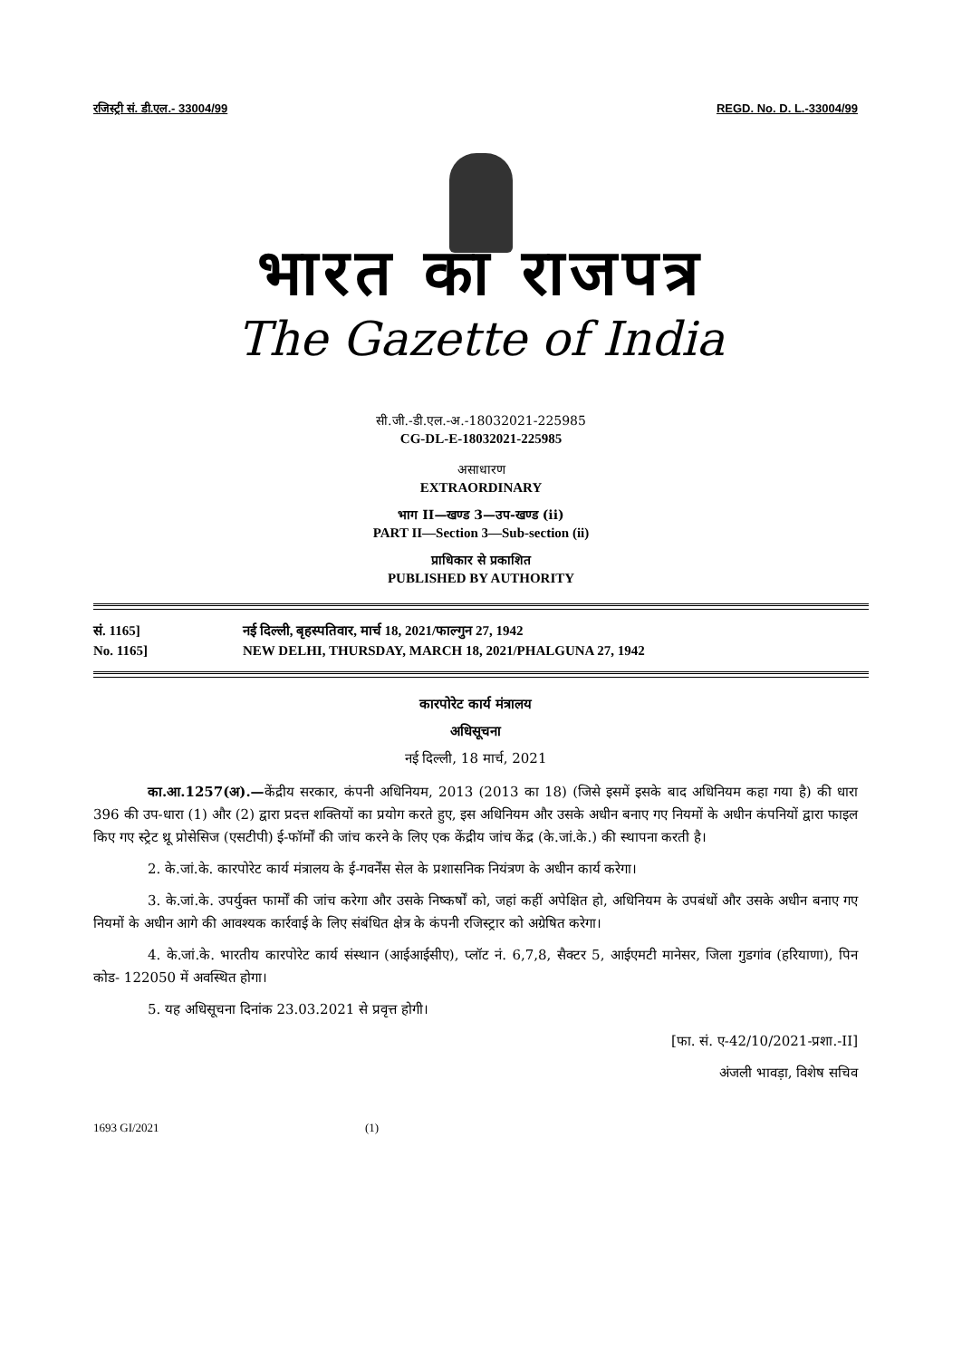रजिस्ट्री सं. डी.एल.- 33004/99 REGD. No. D. L.-33004/99
भारत का राजपत्र
The Gazette of India
सी.जी.-डी.एल.-अ.-18032021-225985
CG-DL-E-18032021-225985
असाधारण
EXTRAORDINARY
भाग II—खण्ड 3—उप-खण्ड (ii)
PART II—Section 3—Sub-section (ii)
प्राधिकार से प्रकाशित
PUBLISHED BY AUTHORITY
सं. 1165]
No. 1165]
नई दिल्ली, बृहस्पतिवार, मार्च 18, 2021/फाल्गुन 27, 1942
NEW DELHI, THURSDAY, MARCH 18, 2021/PHALGUNA 27, 1942
कारपोरेट कार्य मंत्रालय
अधिसूचना
नई दिल्ली, 18 मार्च, 2021
का.आ.1257(अ).—केंद्रीय सरकार, कंपनी अधिनियम, 2013 (2013 का 18) (जिसे इसमें इसके बाद अधिनियम कहा गया है) की धारा 396 की उप-धारा (1) और (2) द्वारा प्रदत्त शक्तियों का प्रयोग करते हुए, इस अधिनियम और उसके अधीन बनाए गए नियमों के अधीन कंपनियों द्वारा फाइल किए गए स्ट्रेट थ्रू प्रोसेसिज (एसटीपी) ई-फॉर्मों की जांच करने के लिए एक केंद्रीय जांच केंद्र (के.जां.के.) की स्थापना करती है।
2. के.जां.के. कारपोरेट कार्य मंत्रालय के ई-गवर्नेंस सेल के प्रशासनिक नियंत्रण के अधीन कार्य करेगा।
3. के.जां.के. उपर्युक्त फार्मों की जांच करेगा और उसके निष्कर्षों को, जहां कहीं अपेक्षित हो, अधिनियम के उपबंधों और उसके अधीन बनाए गए नियमों के अधीन आगे की आवश्यक कार्रवाई के लिए संबंधित क्षेत्र के कंपनी रजिस्ट्रार को अग्रेषित करेगा।
4. के.जां.के. भारतीय कारपोरेट कार्य संस्थान (आईआईसीए), प्लॉट नं. 6,7,8, सैक्टर 5, आईएमटी मानेसर, जिला गुडगांव (हरियाणा), पिन कोड- 122050 में अवस्थित होगा।
5. यह अधिसूचना दिनांक 23.03.2021 से प्रवृत्त होगी।
[फा. सं. ए-42/10/2021-प्रशा.-II]
अंजली भावड़ा, विशेष सचिव
1693 GI/2021 (1)